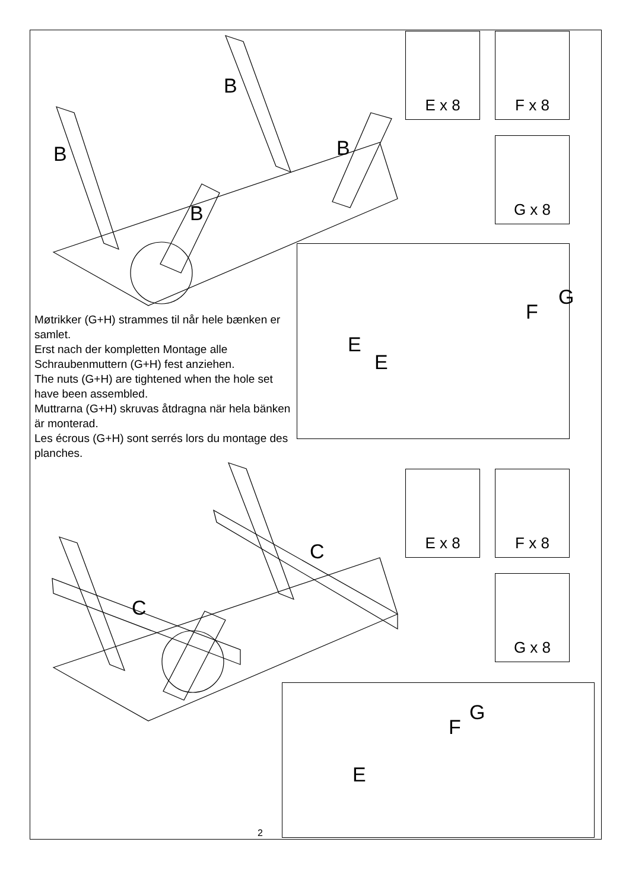B
B B
B
C
C
E x 8 F x 8
G x 8
E x 8 F x 8
G x 8
G
F
E
E
Møtrikker (G+H) strammes til når hele bænken er samlet.
Erst nach der kompletten Montage alle Schraubenmuttern (G+H) fest anziehen.
The nuts (G+H) are tightened when the hole set have been assembled.
Muttrarna (G+H) skruvas åtdragna när hela bänken är monterad.
Les écrous (G+H) sont serrés lors du montage des planches.
G
F
E
2